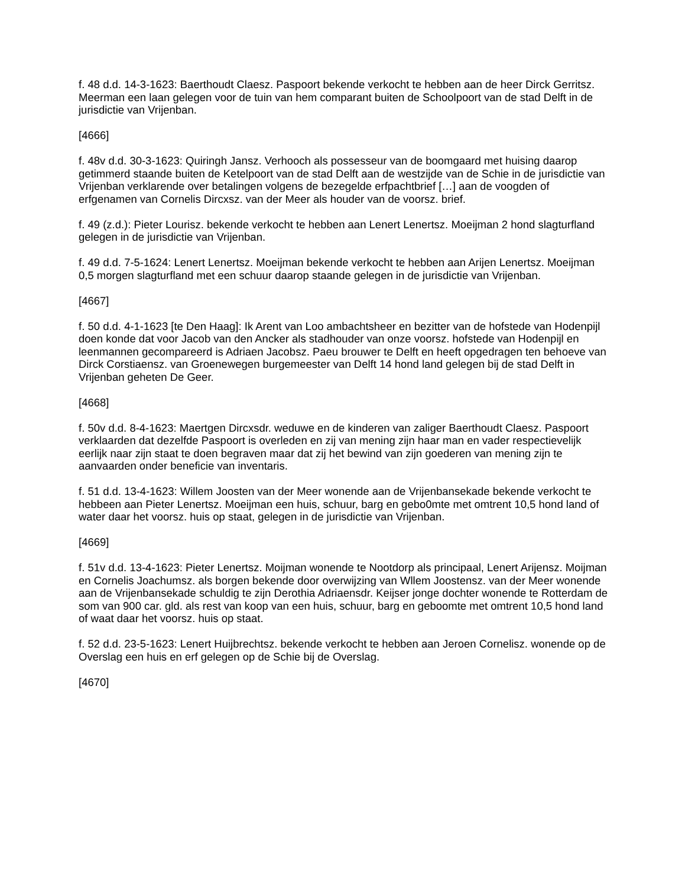f. 48 d.d. 14-3-1623: Baerthoudt Claesz. Paspoort bekende verkocht te hebben aan de heer Dirck Gerritsz. Meerman een laan gelegen voor de tuin van hem comparant buiten de Schoolpoort van de stad Delft in de jurisdictie van Vrijenban.
[4666]
f. 48v d.d. 30-3-1623: Quiringh Jansz. Verhooch als possesseur van de boomgaard met huising daarop getimmerd staande buiten de Ketelpoort van de stad Delft aan de westzijde van de Schie in de jurisdictie van Vrijenban verklarende over betalingen volgens de bezegelde erfpachtbrief […] aan de voogden of erfgenamen van Cornelis Dircxsz. van der Meer als houder van de voorsz. brief.
f. 49 (z.d.): Pieter Lourisz. bekende verkocht te hebben aan Lenert Lenertsz. Moeijman 2 hond slagturfland gelegen in de jurisdictie van Vrijenban.
f. 49 d.d. 7-5-1624: Lenert Lenertsz. Moeijman bekende verkocht te hebben aan Arijen Lenertsz. Moeijman 0,5 morgen slagturfland met een schuur daarop staande gelegen in de jurisdictie van Vrijenban.
[4667]
f. 50 d.d. 4-1-1623 [te Den Haag]: Ik Arent van Loo ambachtsheer en bezitter van de hofstede van Hodenpijl doen konde dat voor Jacob van den Ancker als stadhouder van onze voorsz. hofstede van Hodenpijl en leenmannen gecompareerd is Adriaen Jacobsz. Paeu brouwer te Delft en heeft opgedragen ten behoeve van Dirck Corstiaensz. van Groenewegen burgemeester van Delft 14 hond land gelegen bij de stad Delft in Vrijenban geheten De Geer.
[4668]
f. 50v d.d. 8-4-1623: Maertgen Dircxsdr. weduwe en de kinderen van zaliger Baerthoudt Claesz. Paspoort verklaarden dat dezelfde Paspoort is overleden en zij van mening zijn haar man en vader respectievelijk eerlijk naar zijn staat te doen begraven maar dat zij het bewind van zijn goederen van mening zijn te aanvaarden onder beneficie van inventaris.
f. 51 d.d. 13-4-1623: Willem Joosten van der Meer wonende aan de Vrijenbansekade bekende verkocht te hebbeen aan Pieter Lenertsz. Moeijman een huis, schuur, barg en gebo0mte met omtrent 10,5 hond land of water daar het voorsz. huis op staat, gelegen in de jurisdictie van Vrijenban.
[4669]
f. 51v d.d. 13-4-1623: Pieter Lenertsz. Moijman wonende te Nootdorp als principaal, Lenert Arijensz. Moijman en Cornelis Joachumsz. als borgen bekende door overwijzing van Wllem Joostensz. van der Meer wonende aan de Vrijenbansekade schuldig te zijn Derothia Adriaensdr. Keijser jonge dochter wonende te Rotterdam de som van 900 car. gld. als rest van koop van een huis, schuur, barg en geboomte met omtrent 10,5 hond land of waat daar het voorsz. huis op staat.
f. 52 d.d. 23-5-1623: Lenert Huijbrechtsz. bekende verkocht te hebben aan Jeroen Cornelisz. wonende op de Overslag een huis en erf gelegen op de Schie bij de Overslag.
[4670]